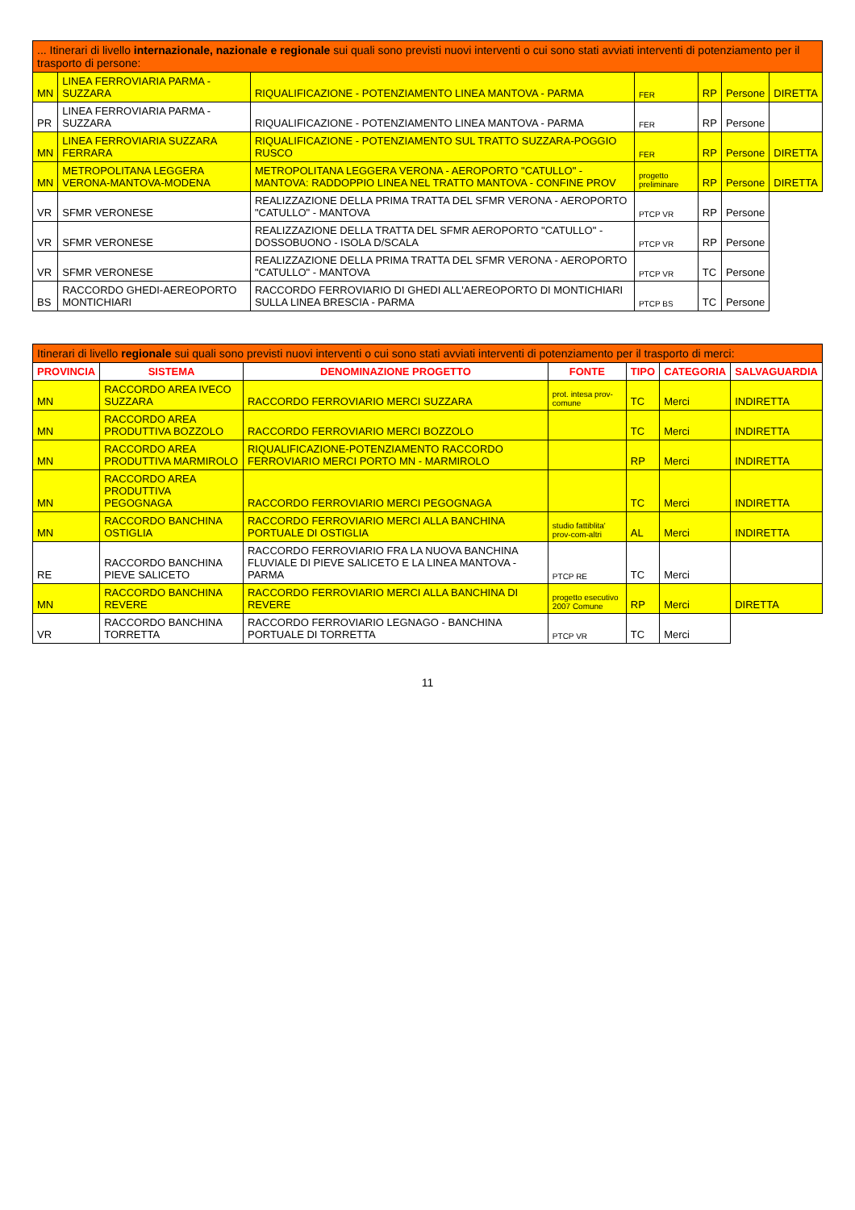| ... Itinerari di livello internazionale, nazionale e regionale sui quali sono previsti nuovi interventi o cui sono stati avviati interventi di potenziamento per il trasporto di persone: | | | | | | |
| --- | --- | --- | --- | --- | --- | --- |
| MN | LINEA FERROVIARIA PARMA - SUZZARA | RIQUALIFICAZIONE - POTENZIAMENTO LINEA MANTOVA - PARMA | FER | RP | Persone | DIRETTA |
| PR | LINEA FERROVIARIA PARMA - SUZZARA | RIQUALIFICAZIONE - POTENZIAMENTO LINEA MANTOVA - PARMA | FER | RP | Persone | |
| MN | LINEA FERROVIARIA SUZZARA FERRARA | RIQUALIFICAZIONE - POTENZIAMENTO SUL TRATTO SUZZARA-POGGIO RUSCO | FER | RP | Persone | DIRETTA |
| MN | METROPOLITANA LEGGERA VERONA-MANTOVA-MODENA | METROPOLITANA LEGGERA VERONA - AEROPORTO "CATULLO" - MANTOVA: RADDOPPIO LINEA NEL TRATTO MANTOVA - CONFINE PROV | progetto preliminare | RP | Persone | DIRETTA |
| VR | SFMR VERONESE | REALIZZAZIONE DELLA PRIMA TRATTA DEL SFMR VERONA - AEROPORTO "CATULLO" - MANTOVA | PTCP VR | RP | Persone | |
| VR | SFMR VERONESE | REALIZZAZIONE DELLA TRATTA DEL SFMR AEROPORTO "CATULLO" - DOSSOBUONO - ISOLA D/SCALA | PTCP VR | RP | Persone | |
| VR | SFMR VERONESE | REALIZZAZIONE DELLA PRIMA TRATTA DEL SFMR VERONA - AEROPORTO "CATULLO" - MANTOVA | PTCP VR | TC | Persone | |
| BS | RACCORDO GHEDI-AEREOPORTO MONTICHIARI | RACCORDO FERROVIARIO DI GHEDI ALL'AEREOPORTO DI MONTICHIARI SULLA LINEA BRESCIA - PARMA | PTCP BS | TC | Persone | |
| Itinerari di livello regionale sui quali sono previsti nuovi interventi o cui sono stati avviati interventi di potenziamento per il trasporto di merci: | | | | | | |
| --- | --- | --- | --- | --- | --- | --- |
| PROVINCIA | SISTEMA | DENOMINAZIONE PROGETTO | FONTE | TIPO | CATEGORIA | SALVAGUARDIA |
| MN | RACCORDO AREA IVECO SUZZARA | RACCORDO FERROVIARIO MERCI SUZZARA | prot. intesa prov-comune | TC | Merci | INDIRETTA |
| MN | RACCORDO AREA PRODUTTIVA BOZZOLO | RACCORDO FERROVIARIO MERCI BOZZOLO | | TC | Merci | INDIRETTA |
| MN | RACCORDO AREA PRODUTTIVA MARMIROLO | RIQUALIFICAZIONE-POTENZIAMENTO RACCORDO FERROVIARIO MERCI PORTO MN - MARMIROLO | | RP | Merci | INDIRETTA |
| MN | RACCORDO AREA PRODUTTIVA PEGOGNAGA | RACCORDO FERROVIARIO MERCI PEGOGNAGA | | TC | Merci | INDIRETTA |
| MN | RACCORDO BANCHINA OSTIGLIA | RACCORDO FERROVIARIO MERCI ALLA BANCHINA PORTUALE DI OSTIGLIA | studio fattiblita' prov-com-altri | AL | Merci | INDIRETTA |
| RE | RACCORDO BANCHINA PIEVE SALICETO | RACCORDO FERROVIARIO FRA LA NUOVA BANCHINA FLUVIALE DI PIEVE SALICETO E LA LINEA MANTOVA - PARMA | PTCP RE | TC | Merci | |
| MN | RACCORDO BANCHINA REVERE | RACCORDO FERROVIARIO MERCI ALLA BANCHINA DI REVERE | progetto esecutivo 2007 Comune | RP | Merci | DIRETTA |
| VR | RACCORDO BANCHINA TORRETTA | RACCORDO FERROVIARIO LEGNAGO - BANCHINA PORTUALE DI TORRETTA | PTCP VR | TC | Merci | |
11